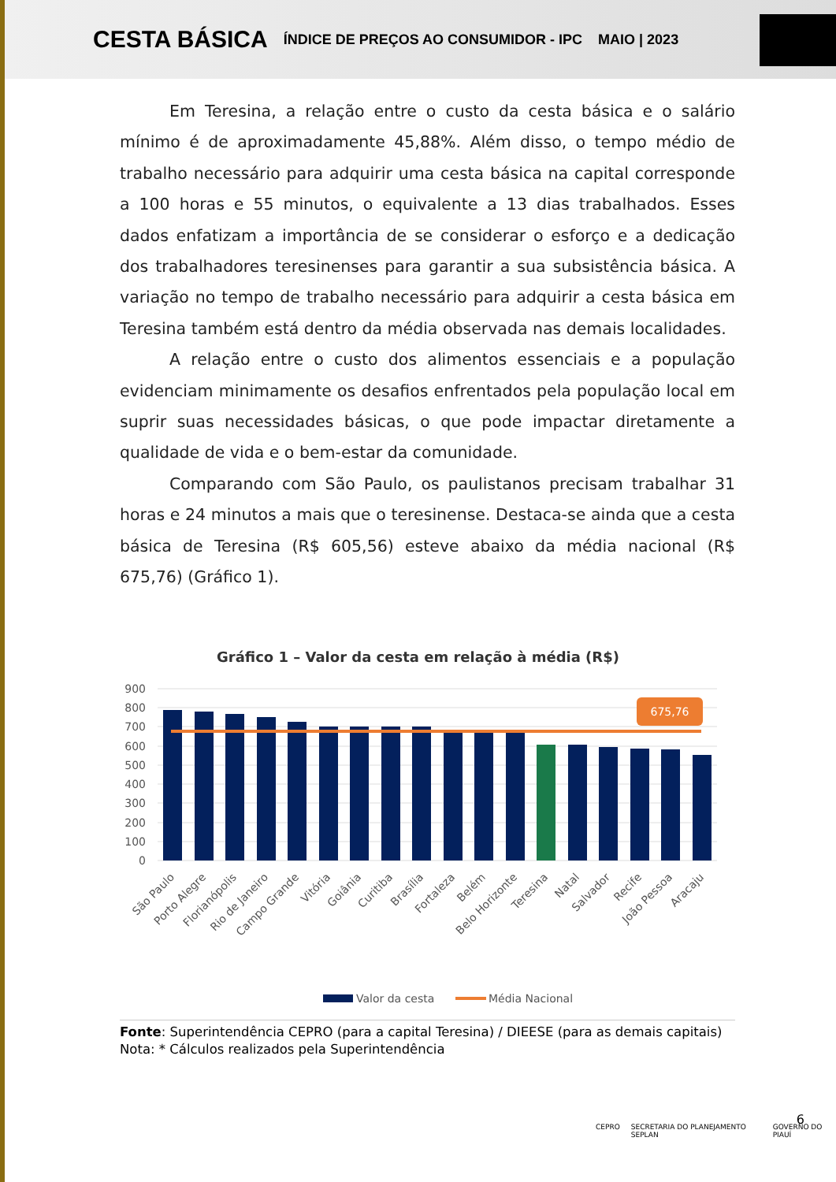CESTA BÁSICA ÍNDICE DE PREÇOS AO CONSUMIDOR - IPC MAIO | 2023
Em Teresina, a relação entre o custo da cesta básica e o salário mínimo é de aproximadamente 45,88%. Além disso, o tempo médio de trabalho necessário para adquirir uma cesta básica na capital corresponde a 100 horas e 55 minutos, o equivalente a 13 dias trabalhados. Esses dados enfatizam a importância de se considerar o esforço e a dedicação dos trabalhadores teresinenses para garantir a sua subsistência básica. A variação no tempo de trabalho necessário para adquirir a cesta básica em Teresina também está dentro da média observada nas demais localidades.
A relação entre o custo dos alimentos essenciais e a população evidenciam minimamente os desafios enfrentados pela população local em suprir suas necessidades básicas, o que pode impactar diretamente a qualidade de vida e o bem-estar da comunidade.
Comparando com São Paulo, os paulistanos precisam trabalhar 31 horas e 24 minutos a mais que o teresinense. Destaca-se ainda que a cesta básica de Teresina (R$ 605,56) esteve abaixo da média nacional (R$ 675,76) (Gráfico 1).
Gráfico 1 – Valor da cesta em relação à média (R$)
900
800
700
600
500
400
300
200
100
0
675,76
São Paulo
Porto Alegre
Florianópolis
Rio de Janeiro
Campo Grande
Vitória
Goiânia
Curitiba
Brasília
Fortaleza
Belém
Belo Horizonte
Teresina
Natal
Salvador
Recife
João Pessoa
Aracaju
Valor da cesta
Média Nacional
Fonte: Superintendência CEPRO (para a capital Teresina) / DIEESE (para as demais capitais)
Nota: * Cálculos realizados pela Superintendência
CEPRO SECRETARIA DO PLANEJAMENTO SEPLAN GOVERNO DO PIAUÍ
6